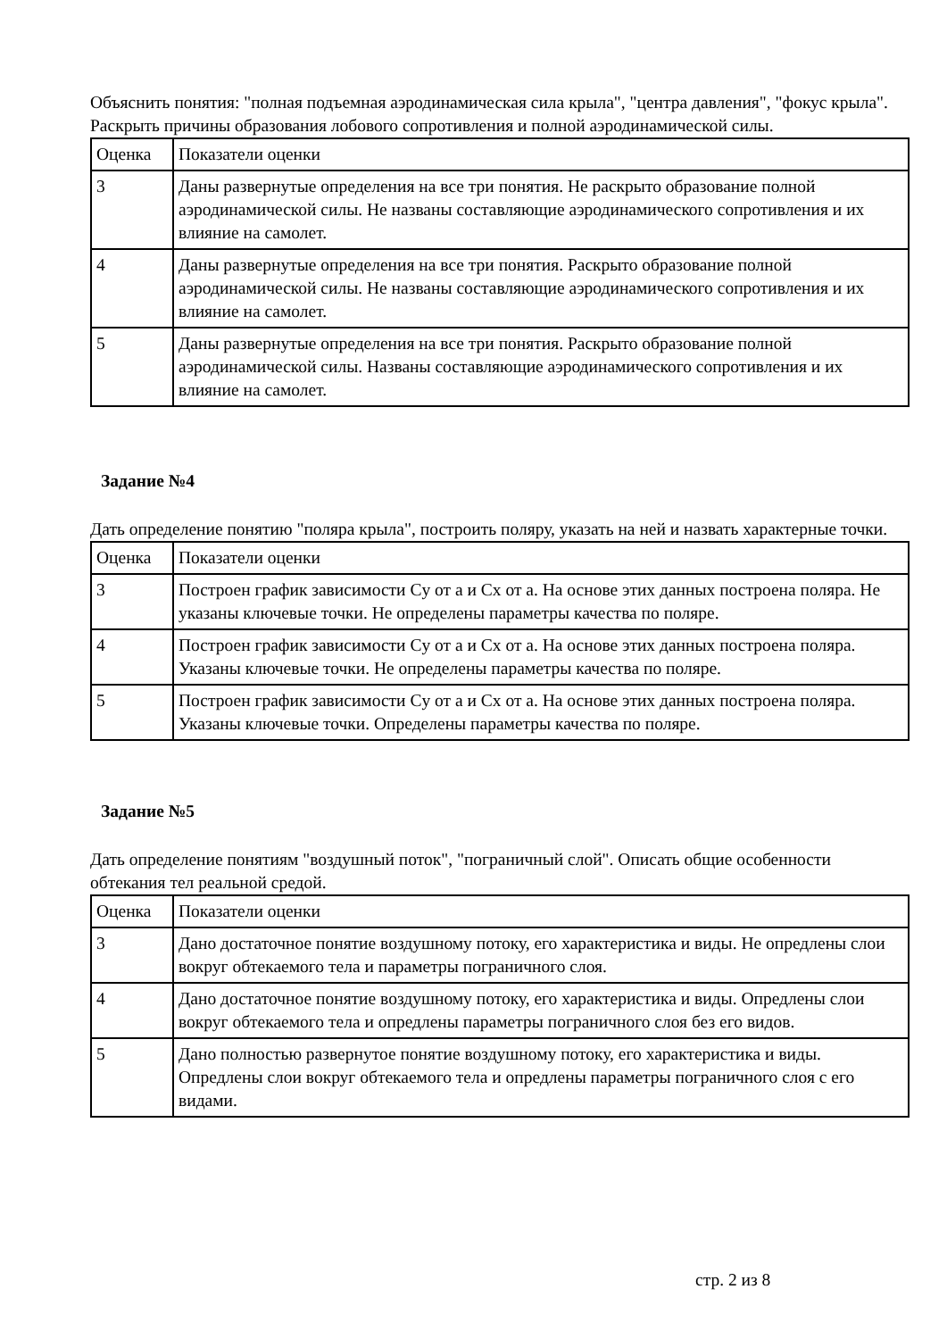Объяснить понятия: "полная подъемная аэродинамическая сила крыла", "центра давления", "фокус крыла". Раскрыть причины образования лобового сопротивления и полной аэродинамической силы.
| Оценка | Показатели оценки |
| 3 | Даны развернутые определения на все три понятия. Не раскрыто образование полной аэродинамической силы. Не названы составляющие аэродинамического сопротивления и их влияние на самолет. |
| 4 | Даны развернутые определения на все три понятия. Раскрыто образование полной аэродинамической силы. Не названы составляющие аэродинамического сопротивления и их влияние на самолет. |
| 5 | Даны развернутые определения на все три понятия. Раскрыто образование полной аэродинамической силы. Названы составляющие аэродинамического сопротивления и их влияние на самолет. |
Задание №4
Дать определение понятию "поляра крыла", построить поляру, указать на ней и назвать характерные точки.
| Оценка | Показатели оценки |
| 3 | Построен график зависимости Cy от a и Cx от a. На основе этих данных построена поляра. Не указаны ключевые точки. Не определены параметры качества по поляре. |
| 4 | Построен график зависимости Cy от a и Cx от a. На основе этих данных построена поляра. Указаны ключевые точки. Не определены параметры качества по поляре. |
| 5 | Построен график зависимости Cy от a и Cx от a. На основе этих данных построена поляра. Указаны ключевые точки. Определены параметры качества по поляре. |
Задание №5
Дать определение понятиям "воздушный поток", "пограничный слой". Описать общие особенности обтекания тел реальной средой.
| Оценка | Показатели оценки |
| 3 | Дано достаточное понятие воздушному потоку, его характеристика и виды. Не опредлены слои вокруг обтекаемого тела и параметры пограничного слоя. |
| 4 | Дано достаточное понятие воздушному потоку, его характеристика и виды. Опредлены слои вокруг обтекаемого тела и опредлены параметры пограничного слоя без его видов. |
| 5 | Дано полностью развернутое понятие воздушному потоку, его характеристика и виды. Опредлены слои вокруг обтекаемого тела и опредлены параметры пограничного слоя с его видами. |
стр. 2 из 8